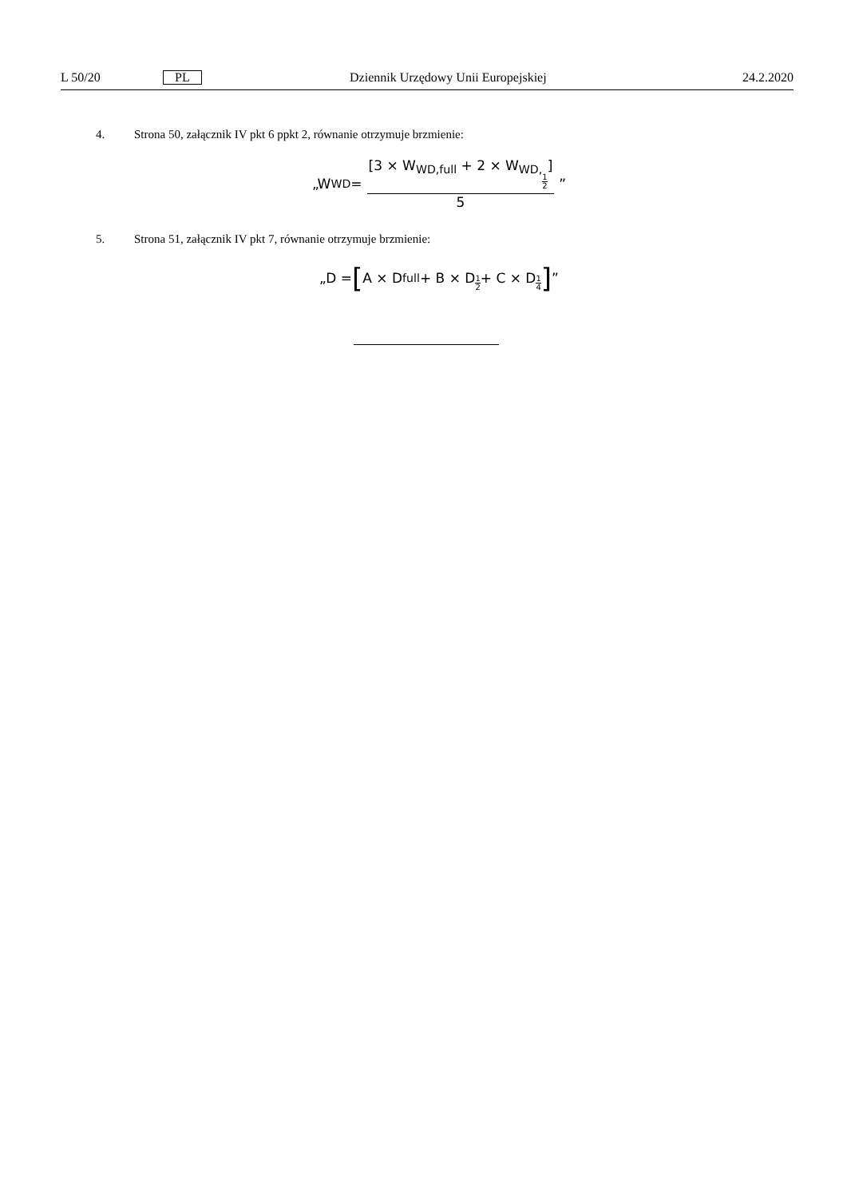L 50/20 PL Dziennik Urzędowy Unii Europejskiej 24.2.2020
4. Strona 50, załącznik IV pkt 6 ppkt 2, równanie otrzymuje brzmienie:
„W<sub>WD</sub> = [3 × W<sub>WD,full</sub> + 2 × W<sub>WD,1 2</sub>] 5”
5. Strona 51, załącznik IV pkt 7, równanie otrzymuje brzmienie:
„D = [A × D<sub>full</sub> + B × D<sub>1 2</sub> + C × D<sub>1 4</sub>]”